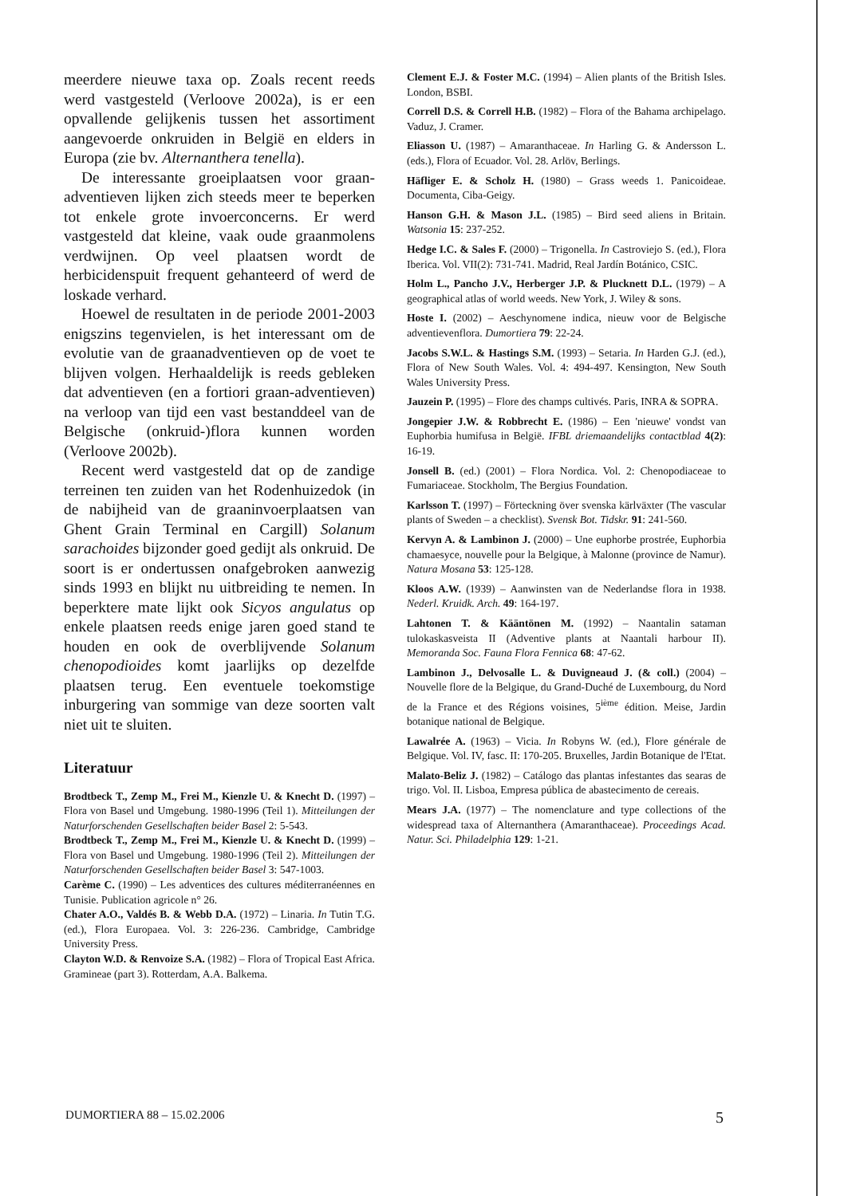meerdere nieuwe taxa op. Zoals recent reeds werd vastgesteld (Verloove 2002a), is er een opvallende gelijkenis tussen het assortiment aangevoerde onkruiden in België en elders in Europa (zie bv. Alternanthera tenella).
De interessante groeiplaatsen voor graan-adventieven lijken zich steeds meer te beperken tot enkele grote invoerconcerns. Er werd vastgesteld dat kleine, vaak oude graanmolens verdwijnen. Op veel plaatsen wordt de herbicidenspuit frequent gehanteerd of werd de loskade verhard.
Hoewel de resultaten in de periode 2001-2003 enigszins tegenvielen, is het interessant om de evolutie van de graanadventieven op de voet te blijven volgen. Herhaaldelijk is reeds gebleken dat adventieven (en a fortiori graan-adventieven) na verloop van tijd een vast bestanddeel van de Belgische (onkruid-)flora kunnen worden (Verloove 2002b).
Recent werd vastgesteld dat op de zandige terreinen ten zuiden van het Rodenhuizedok (in de nabijheid van de graaninvoerplaatsen van Ghent Grain Terminal en Cargill) Solanum sarachoides bijzonder goed gedijt als onkruid. De soort is er ondertussen onafgebroken aanwezig sinds 1993 en blijkt nu uitbreiding te nemen. In beperktere mate lijkt ook Sicyos angulatus op enkele plaatsen reeds enige jaren goed stand te houden en ook de overblijvende Solanum chenopodioides komt jaarlijks op dezelfde plaatsen terug. Een eventuele toekomstige inburgering van sommige van deze soorten valt niet uit te sluiten.
Literatuur
Brodtbeck T., Zemp M., Frei M., Kienzle U. & Knecht D. (1997) – Flora von Basel und Umgebung. 1980-1996 (Teil 1). Mitteilungen der Naturforschenden Gesellschaften beider Basel 2: 5-543.
Brodtbeck T., Zemp M., Frei M., Kienzle U. & Knecht D. (1999) – Flora von Basel und Umgebung. 1980-1996 (Teil 2). Mitteilungen der Naturforschenden Gesellschaften beider Basel 3: 547-1003.
Carème C. (1990) – Les adventices des cultures méditerranéennes en Tunisie. Publication agricole n° 26.
Chater A.O., Valdés B. & Webb D.A. (1972) – Linaria. In Tutin T.G. (ed.), Flora Europaea. Vol. 3: 226-236. Cambridge, Cambridge University Press.
Clayton W.D. & Renvoize S.A. (1982) – Flora of Tropical East Africa. Gramineae (part 3). Rotterdam, A.A. Balkema.
Clement E.J. & Foster M.C. (1994) – Alien plants of the British Isles. London, BSBI.
Correll D.S. & Correll H.B. (1982) – Flora of the Bahama archipelago. Vaduz, J. Cramer.
Eliasson U. (1987) – Amaranthaceae. In Harling G. & Andersson L. (eds.), Flora of Ecuador. Vol. 28. Arlöv, Berlings.
Häfliger E. & Scholz H. (1980) – Grass weeds 1. Panicoideae. Documenta, Ciba-Geigy.
Hanson G.H. & Mason J.L. (1985) – Bird seed aliens in Britain. Watsonia 15: 237-252.
Hedge I.C. & Sales F. (2000) – Trigonella. In Castroviejo S. (ed.), Flora Iberica. Vol. VII(2): 731-741. Madrid, Real Jardín Botánico, CSIC.
Holm L., Pancho J.V., Herberger J.P. & Plucknett D.L. (1979) – A geographical atlas of world weeds. New York, J. Wiley & sons.
Hoste I. (2002) – Aeschynomene indica, nieuw voor de Belgische adventievenflora. Dumortiera 79: 22-24.
Jacobs S.W.L. & Hastings S.M. (1993) – Setaria. In Harden G.J. (ed.), Flora of New South Wales. Vol. 4: 494-497. Kensington, New South Wales University Press.
Jauzein P. (1995) – Flore des champs cultivés. Paris, INRA & SOPRA.
Jongepier J.W. & Robbrecht E. (1986) – Een 'nieuwe' vondst van Euphorbia humifusa in België. IFBL driemaandelijks contactblad 4(2): 16-19.
Jonsell B. (ed.) (2001) – Flora Nordica. Vol. 2: Chenopodiaceae to Fumariaceae. Stockholm, The Bergius Foundation.
Karlsson T. (1997) – Förteckning över svenska kärlväxter (The vascular plants of Sweden – a checklist). Svensk Bot. Tidskr. 91: 241-560.
Kervyn A. & Lambinon J. (2000) – Une euphorbe prostrée, Euphorbia chamaesyce, nouvelle pour la Belgique, à Malonne (province de Namur). Natura Mosana 53: 125-128.
Kloos A.W. (1939) – Aanwinsten van de Nederlandse flora in 1938. Nederl. Kruidk. Arch. 49: 164-197.
Lahtonen T. & Kääntönen M. (1992) – Naantalin sataman tulokaskasveista II (Adventive plants at Naantali harbour II). Memoranda Soc. Fauna Flora Fennica 68: 47-62.
Lambinon J., Delvosalle L. & Duvigneaud J. (& coll.) (2004) – Nouvelle flore de la Belgique, du Grand-Duché de Luxembourg, du Nord de la France et des Régions voisines, 5<sup>ième</sup> édition. Meise, Jardin botanique national de Belgique.
Lawalrée A. (1963) – Vicia. In Robyns W. (ed.), Flore générale de Belgique. Vol. IV, fasc. II: 170-205. Bruxelles, Jardin Botanique de l'Etat.
Malato-Beliz J. (1982) – Catálogo das plantas infestantes das searas de trigo. Vol. II. Lisboa, Empresa pública de abastecimento de cereais.
Mears J.A. (1977) – The nomenclature and type collections of the widespread taxa of Alternanthera (Amaranthaceae). Proceedings Acad. Natur. Sci. Philadelphia 129: 1-21.
DUMORTIERA 88 – 15.02.2006 5